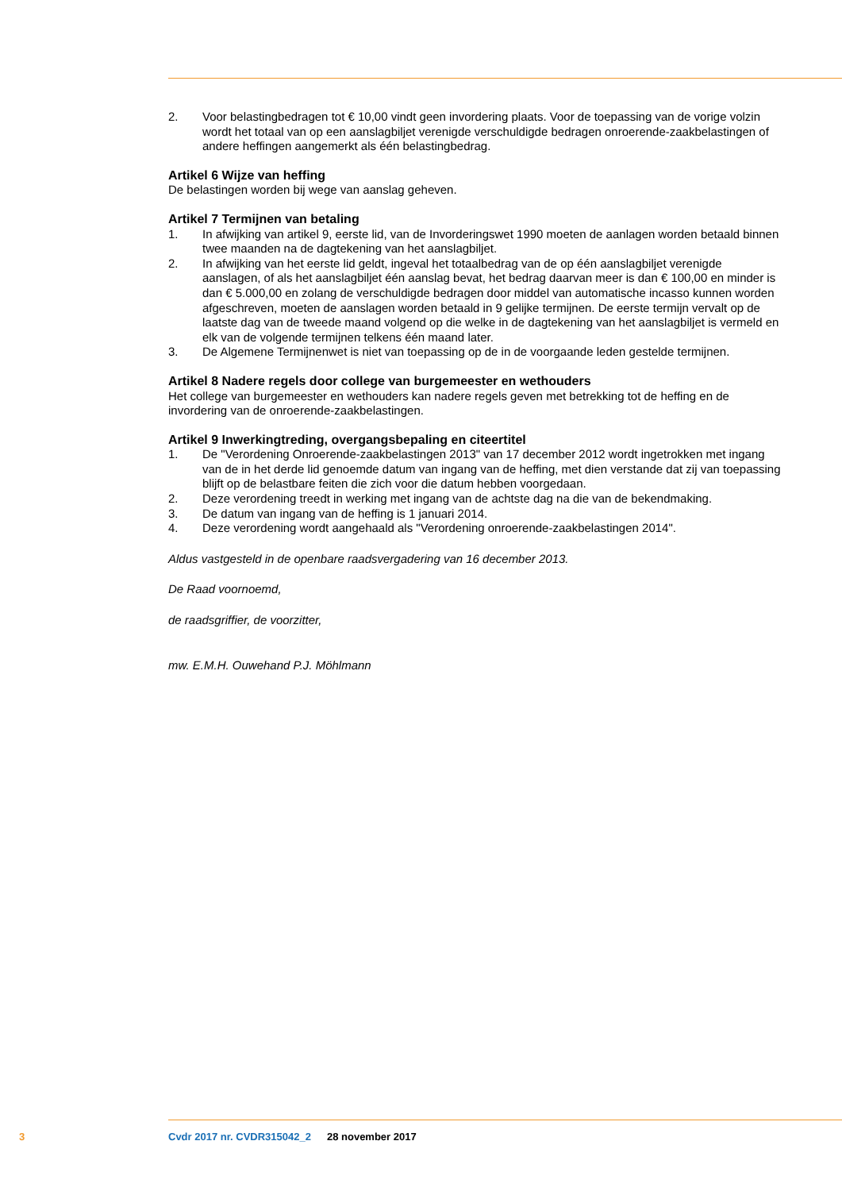2. Voor belastingbedragen tot € 10,00 vindt geen invordering plaats. Voor de toepassing van de vorige volzin wordt het totaal van op een aanslagbiljet verenigde verschuldigde bedragen onroe­rende-zaakbelastingen of andere heffingen aangemerkt als één belastingbedrag.
Artikel 6 Wijze van heffing
De belastingen worden bij wege van aanslag geheven.
Artikel 7 Termijnen van betaling
1. In afwijking van artikel 9, eerste lid, van de Invorderingswet 1990 moeten de aanlagen worden betaald binnen twee maanden na de dagtekening van het aanslagbiljet.
2. In afwijking van het eerste lid geldt, ingeval het totaalbedrag van de op één aanslagbiljet verenigde aanslagen, of als het aanslagbiljet één aanslag bevat, het bedrag daarvan meer is dan € 100,00 en minder is dan € 5.000,00 en zolang de verschuldigde bedragen door middel van automatische incasso kunnen worden afgeschreven, moeten de aanslagen worden betaald in 9 gelijke termijnen. De eerste termijn vervalt op de laatste dag van de tweede maand volgend op die welke in de dagtekening van het aanslagbiljet is vermeld en elk van de volgende termijnen telkens één maand later.
3. De Algemene Termijnenwet is niet van toepassing op de in de voorgaande leden gestelde termij­nen.
Artikel 8 Nadere regels door college van burgemeester en wethouders
Het college van burgemeester en wethouders kan nadere regels geven met betrekking tot de heffing en de invordering van de onroerende-zaakbelastingen.
Artikel 9 Inwerkingtreding, overgangsbepaling en citeertitel
1. De "Verordening Onroerende-zaakbelastingen 2013" van 17 december 2012 wordt ingetrokken met ingang van de in het derde lid genoemde datum van ingang van de heffing, met dien verstande dat zij van toepassing blijft op de belastbare feiten die zich voor die datum hebben voorgedaan.
2. Deze verordening treedt in werking met ingang van de achtste dag na die van de bekendmaking.
3. De datum van ingang van de heffing is 1 januari 2014.
4. Deze verordening wordt aangehaald als "Verordening onroerende-zaakbelastingen 2014".
Aldus vastgesteld in de openbare raadsvergadering van 16 december 2013.
De Raad voornoemd,
de raadsgriffier, de voorzitter,
mw. E.M.H. Ouwehand P.J. Möhlmann
3 Cvdr 2017 nr. CVDR315042_2 28 november 2017